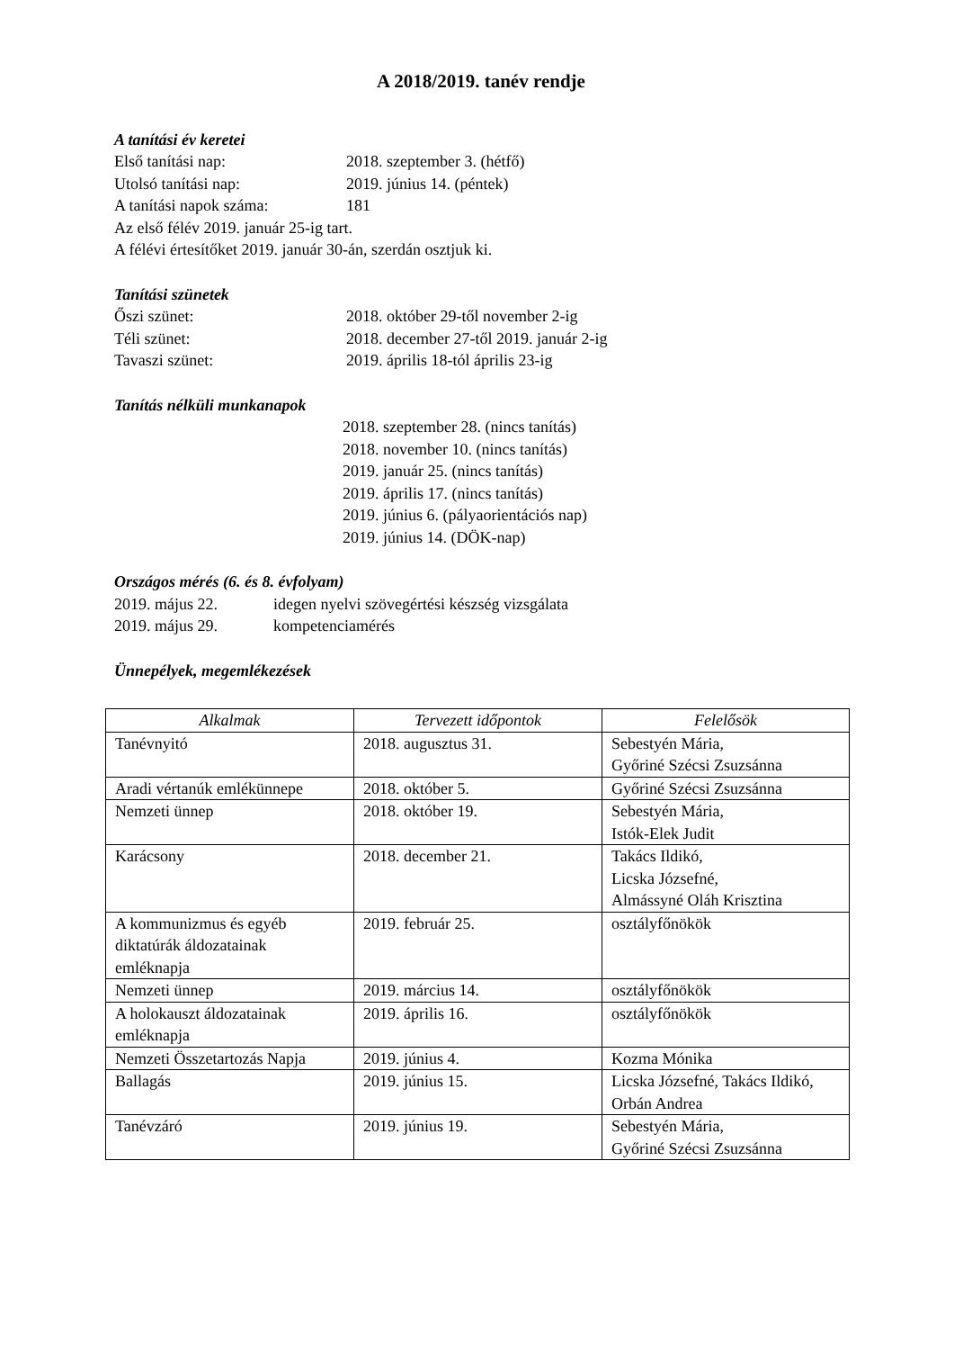A 2018/2019. tanév rendje
A tanítási év keretei
Első tanítási nap: 2018. szeptember 3. (hétfő)
Utolsó tanítási nap: 2019. június 14. (péntek)
A tanítási napok száma: 181
Az első félév 2019. január 25-ig tart.
A félévi értesítőket 2019. január 30-án, szerdán osztjuk ki.
Tanítási szünetek
Őszi szünet: 2018. október 29-től november 2-ig
Téli szünet: 2018. december 27-től 2019. január 2-ig
Tavaszi szünet: 2019. április 18-tól április 23-ig
Tanítás nélküli munkanapok
2018. szeptember 28. (nincs tanítás)
2018. november 10. (nincs tanítás)
2019. január 25. (nincs tanítás)
2019. április 17. (nincs tanítás)
2019. június 6. (pályaorientációs nap)
2019. június 14. (DÖK-nap)
Országos mérés (6. és 8. évfolyam)
2019. május 22. idegen nyelvi szövegértési készség vizsgálata
2019. május 29. kompetenciamérés
Ünnepélyek, megemlékezések
| Alkalmak | Tervezett időpontok | Felelősök |
| --- | --- | --- |
| Tanévnyitó | 2018. augusztus 31. | Sebestyén Mária, Győriné Szécsi Zsuzsánna |
| Aradi vértanúk emlékünnepe | 2018. október 5. | Győriné Szécsi Zsuzsánna |
| Nemzeti ünnep | 2018. október 19. | Sebestyén Mária, Istók-Elek Judit |
| Karácsony | 2018. december 21. | Takács Ildikó, Licska Józsefné, Almássyné Oláh Krisztina |
| A kommunizmus és egyéb diktatúrák áldozatainak emléknapja | 2019. február 25. | osztályfőnökök |
| Nemzeti ünnep | 2019. március 14. | osztályfőnökök |
| A holokauszt áldozatainak emléknapja | 2019. április 16. | osztályfőnökök |
| Nemzeti Összetartozás Napja | 2019. június 4. | Kozma Mónika |
| Ballagás | 2019. június 15. | Licska Józsefné, Takács Ildikó, Orbán Andrea |
| Tanévzáró | 2019. június 19. | Sebestyén Mária, Győriné Szécsi Zsuzsánna |